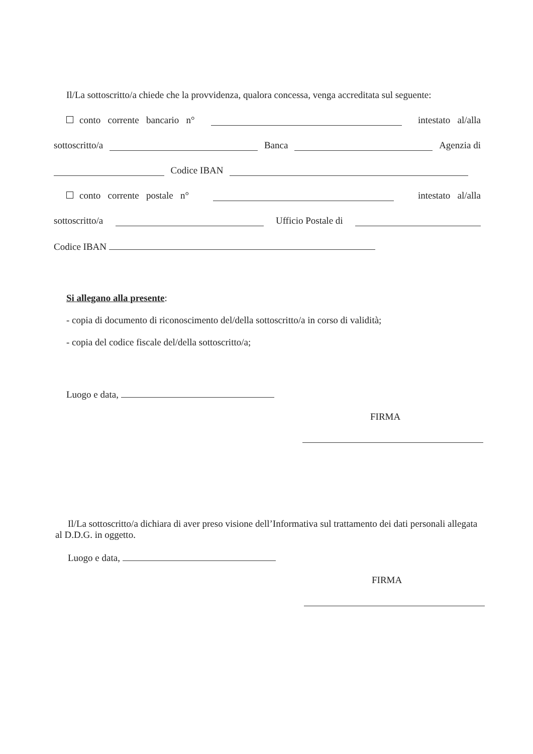Il/La sottoscritto/a chiede che la provvidenza, qualora concessa, venga accreditata sul seguente:
conto corrente bancario n° intestato al/alla
sottoscritto/a Banca Agenzia di
Codice IBAN
conto corrente postale n° intestato al/alla
sottoscritto/a Ufficio Postale di
Codice IBAN
Si allegano alla presente:
- copia di documento di riconoscimento del/della sottoscritto/a in corso di validità;
- copia del codice fiscale del/della sottoscritto/a;
Luogo e data,
FIRMA
Il/La sottoscritto/a dichiara di aver preso visione dell’Informativa sul trattamento dei dati personali allegata al D.D.G. in oggetto.
Luogo e data,
FIRMA